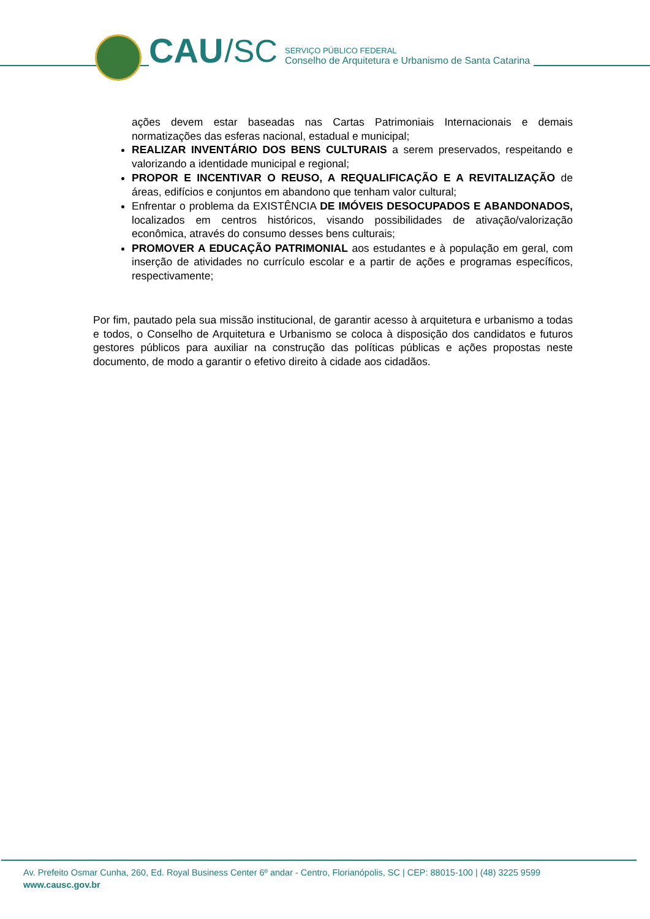CAU /SC
SERVIÇO PÚBLICO FEDERAL
Conselho de Arquitetura e Urbanismo de Santa Catarina
ações devem estar baseadas nas Cartas Patrimoniais Internacionais e demais normatizações das esferas nacional, estadual e municipal;
REALIZAR INVENTÁRIO DOS BENS CULTURAIS a serem preservados, respeitando e valorizando a identidade municipal e regional;
PROPOR E INCENTIVAR O REUSO, A REQUALIFICAÇÃO E A REVITALIZAÇÃO de áreas, edifícios e conjuntos em abandono que tenham valor cultural;
Enfrentar o problema da EXISTÊNCIA DE IMÓVEIS DESOCUPADOS E ABANDONADOS, localizados em centros históricos, visando possibilidades de ativação/valorização econômica, através do consumo desses bens culturais;
PROMOVER A EDUCAÇÃO PATRIMONIAL aos estudantes e à população em geral, com inserção de atividades no currículo escolar e a partir de ações e programas específicos, respectivamente;
Por fim, pautado pela sua missão institucional, de garantir acesso à arquitetura e urbanismo a todas e todos, o Conselho de Arquitetura e Urbanismo se coloca à disposição dos candidatos e futuros gestores públicos para auxiliar na construção das políticas públicas e ações propostas neste documento, de modo a garantir o efetivo direito à cidade aos cidadãos.
Av. Prefeito Osmar Cunha, 260, Ed. Royal Business Center 6º andar - Centro, Florianópolis, SC | CEP: 88015-100 | (48) 3225 9599
www.causc.gov.br